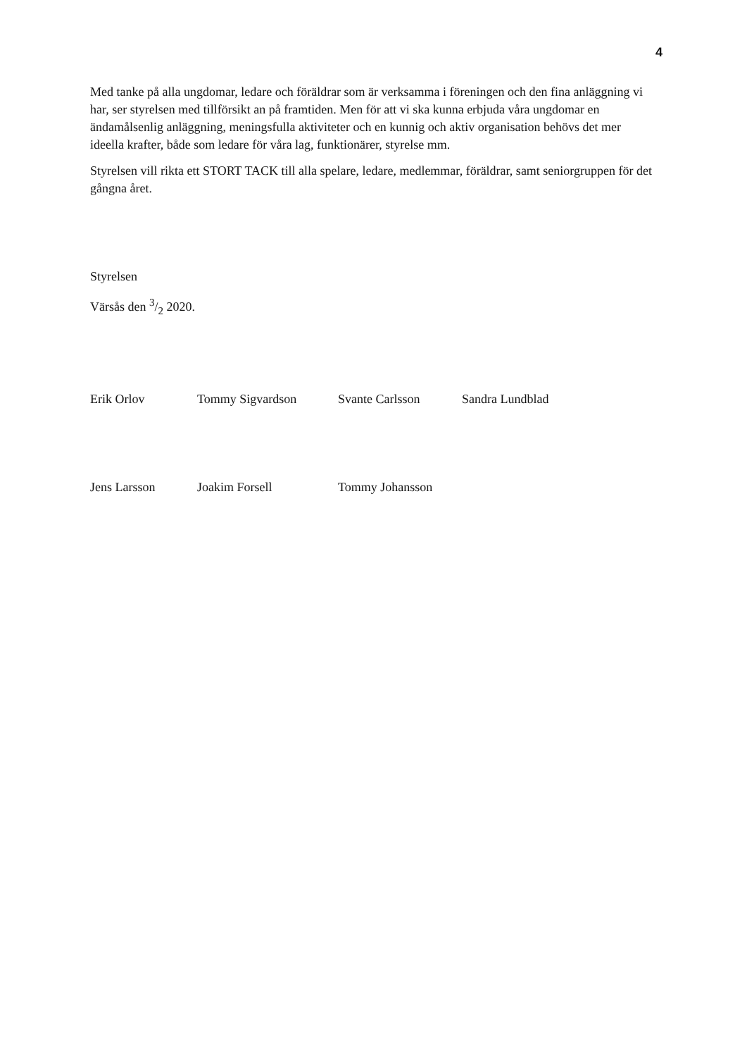4
Med tanke på alla ungdomar, ledare och föräldrar som är verksamma i föreningen och den fina anläggning vi har, ser styrelsen med tillförsikt an på framtiden. Men för att vi ska kunna erbjuda våra ungdomar en ändamålsenlig anläggning, meningsfulla aktiviteter och en kunnig och aktiv organisation behövs det mer ideella krafter, både som ledare för våra lag, funktionärer, styrelse mm.
Styrelsen vill rikta ett STORT TACK till alla spelare, ledare, medlemmar, föräldrar, samt seniorgruppen för det gångna året.
Styrelsen
Värsås den 3/2 2020.
Erik Orlov Tommy Sigvardson Svante Carlsson Sandra Lundblad
Jens Larsson Joakim Forsell Tommy Johansson